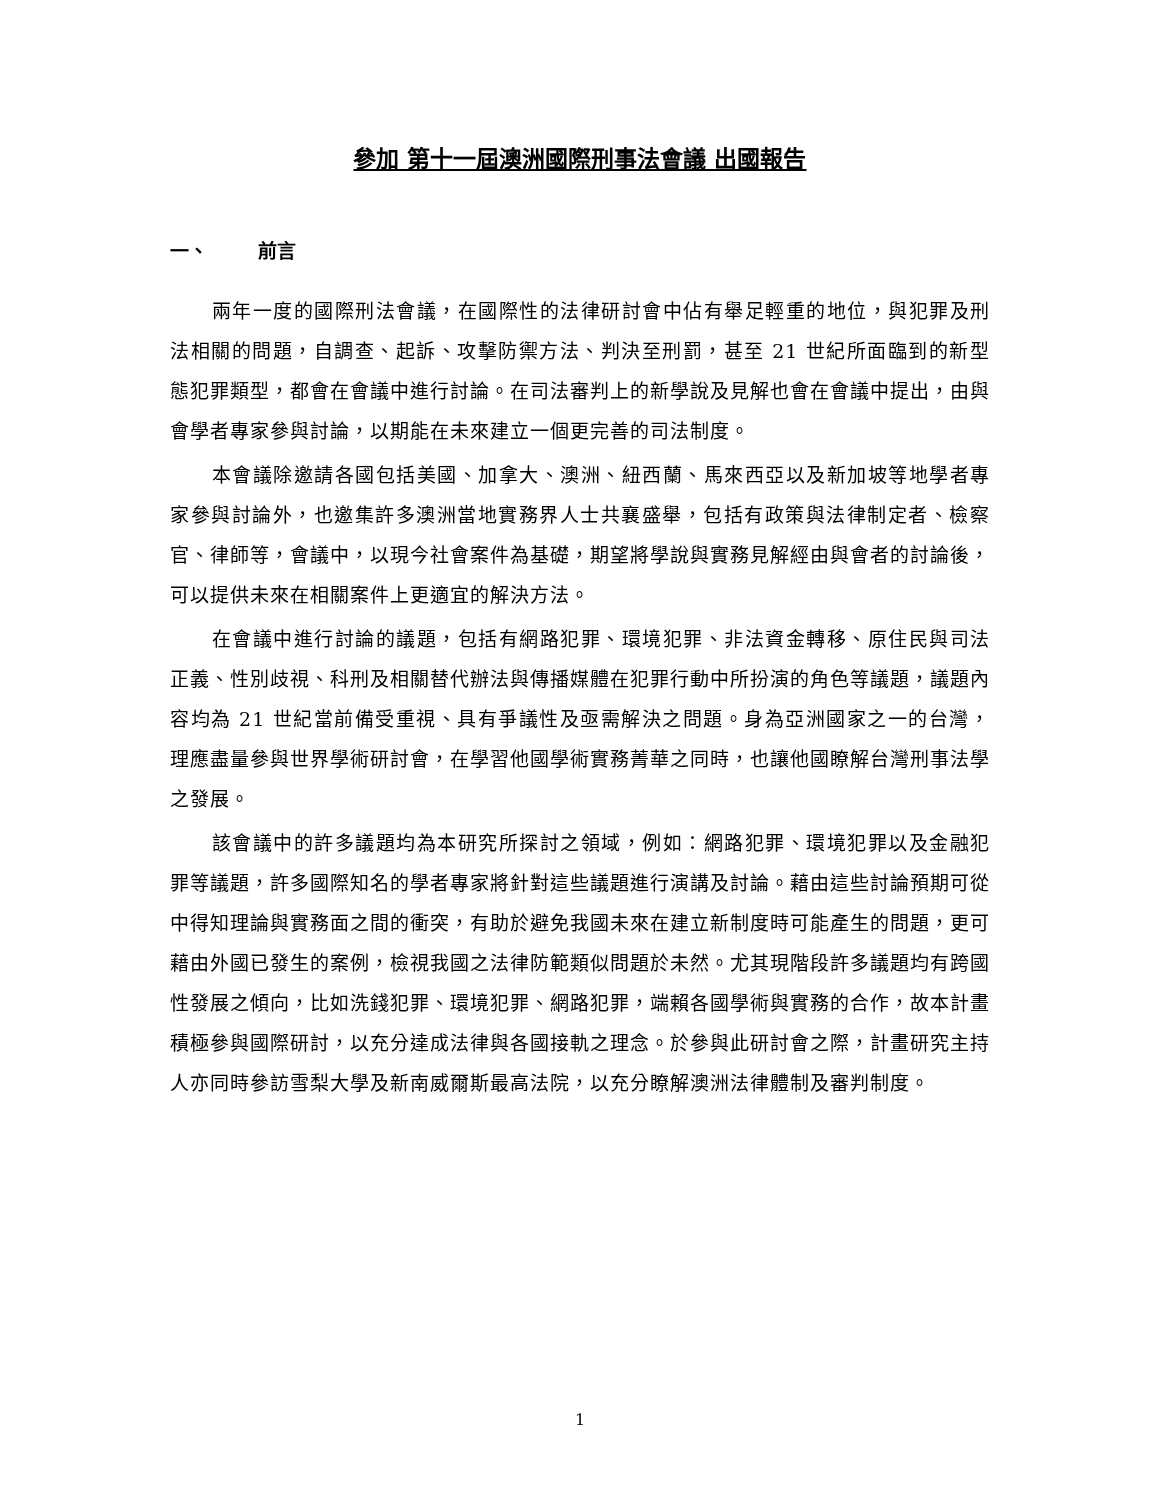參加 第十一屆澳洲國際刑事法會議 出國報告
一、 前言
兩年一度的國際刑法會議，在國際性的法律研討會中佔有舉足輕重的地位，與犯罪及刑法相關的問題，自調查、起訴、攻擊防禦方法、判決至刑罰，甚至 21 世紀所面臨到的新型態犯罪類型，都會在會議中進行討論。在司法審判上的新學說及見解也會在會議中提出，由與會學者專家參與討論，以期能在未來建立一個更完善的司法制度。
本會議除邀請各國包括美國、加拿大、澳洲、紐西蘭、馬來西亞以及新加坡等地學者專家參與討論外，也邀集許多澳洲當地實務界人士共襄盛舉，包括有政策與法律制定者、檢察官、律師等，會議中，以現今社會案件為基礎，期望將學說與實務見解經由與會者的討論後，可以提供未來在相關案件上更適宜的解決方法。
在會議中進行討論的議題，包括有網路犯罪、環境犯罪、非法資金轉移、原住民與司法正義、性別歧視、科刑及相關替代辦法與傳播媒體在犯罪行動中所扮演的角色等議題，議題內容均為 21 世紀當前備受重視、具有爭議性及亟需解決之問題。身為亞洲國家之一的台灣，理應盡量參與世界學術研討會，在學習他國學術實務菁華之同時，也讓他國瞭解台灣刑事法學之發展。
該會議中的許多議題均為本研究所探討之領域，例如：網路犯罪、環境犯罪以及金融犯罪等議題，許多國際知名的學者專家將針對這些議題進行演講及討論。藉由這些討論預期可從中得知理論與實務面之間的衝突，有助於避免我國未來在建立新制度時可能產生的問題，更可藉由外國已發生的案例，檢視我國之法律防範類似問題於未然。尤其現階段許多議題均有跨國性發展之傾向，比如洗錢犯罪、環境犯罪、網路犯罪，端賴各國學術與實務的合作，故本計畫積極參與國際研討，以充分達成法律與各國接軌之理念。於參與此研討會之際，計畫研究主持人亦同時參訪雪梨大學及新南威爾斯最高法院，以充分瞭解澳洲法律體制及審判制度。
1